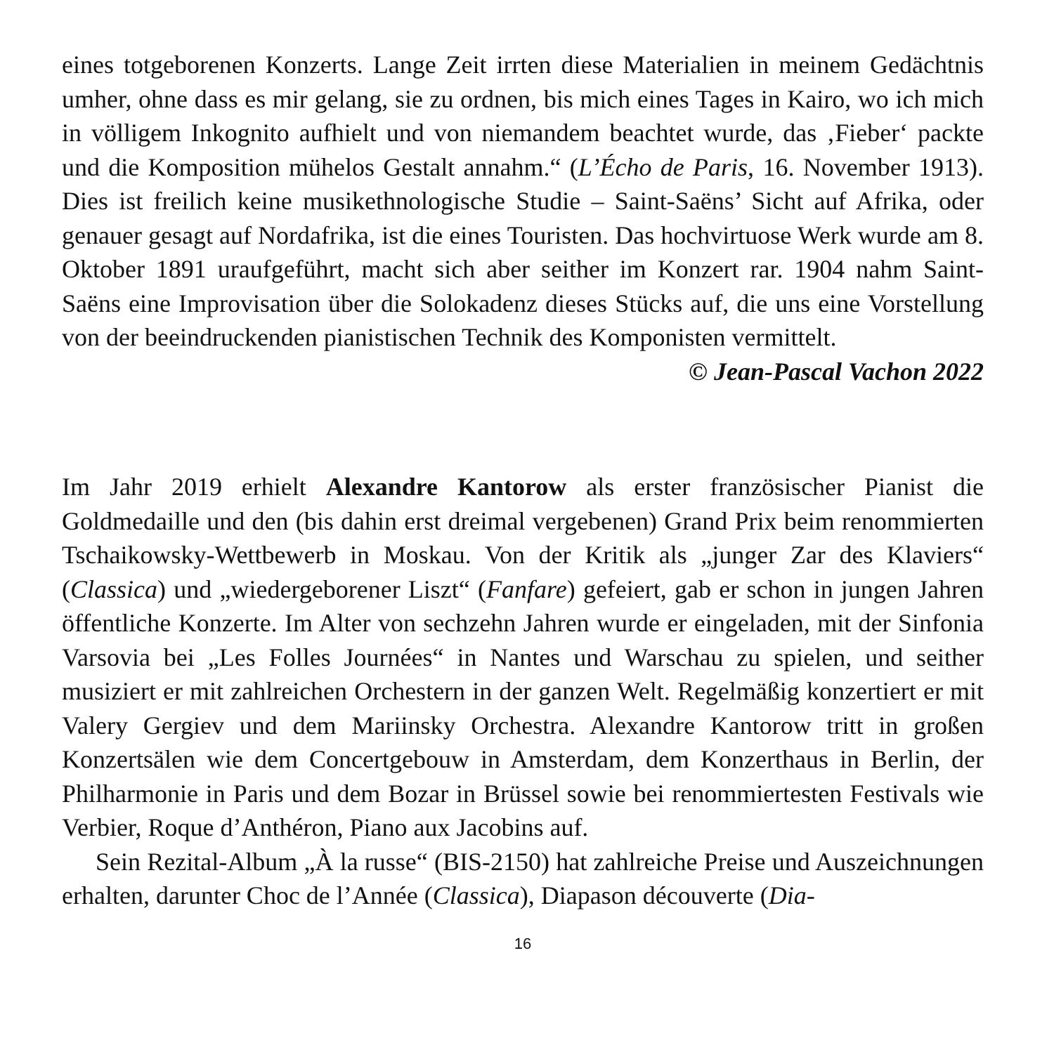eines totgeborenen Konzerts. Lange Zeit irrten diese Materialien in meinem Gedächtnis umher, ohne dass es mir gelang, sie zu ordnen, bis mich eines Tages in Kairo, wo ich mich in völligem Inkognito aufhielt und von niemandem beachtet wurde, das ‚Fieber‘ packte und die Komposition mühelos Gestalt annahm.“ (L’Écho de Paris, 16. November 1913). Dies ist freilich keine musikethnologische Studie – Saint-Saëns’ Sicht auf Afrika, oder genauer gesagt auf Nordafrika, ist die eines Touristen. Das hochvirtuose Werk wurde am 8. Oktober 1891 uraufgeführt, macht sich aber seither im Konzert rar. 1904 nahm Saint-Saëns eine Improvisation über die Solokadenz dieses Stücks auf, die uns eine Vorstellung von der beeindruckenden pianistischen Technik des Komponisten vermittelt.
© Jean-Pascal Vachon 2022
Im Jahr 2019 erhielt Alexandre Kantorow als erster französischer Pianist die Goldmedaille und den (bis dahin erst dreimal vergebenen) Grand Prix beim renommierten Tschaikowsky-Wettbewerb in Moskau. Von der Kritik als „junger Zar des Klaviers“ (Classica) und „wiedergeborener Liszt“ (Fanfare) gefeiert, gab er schon in jungen Jahren öffentliche Konzerte. Im Alter von sechzehn Jahren wurde er eingeladen, mit der Sinfonia Varsovia bei „Les Folles Journées“ in Nantes und Warschau zu spielen, und seither musiziert er mit zahlreichen Orchestern in der ganzen Welt. Regelmäßig konzertiert er mit Valery Gergiev und dem Mariinsky Orchestra. Alexandre Kantorow tritt in großen Konzertsälen wie dem Concertgebouw in Amsterdam, dem Konzerthaus in Berlin, der Philharmonie in Paris und dem Bozar in Brüssel sowie bei renommiertesten Festivals wie Verbier, Roque d’Anthéron, Piano aux Jacobins auf.
Sein Rezital-Album „À la russe“ (BIS-2150) hat zahlreiche Preise und Auszeichnungen erhalten, darunter Choc de l’Année (Classica), Diapason découverte (Dia-
16